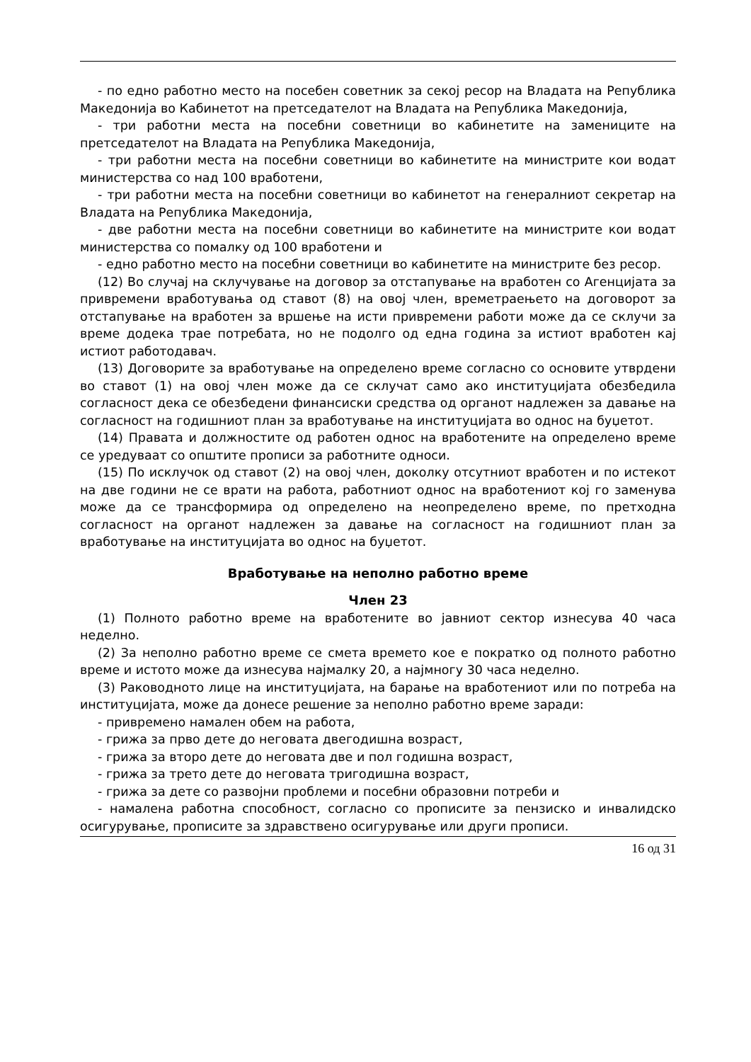- по едно работно место на посебен советник за секој ресор на Владата на Република Македонија во Кабинетот на претседателот на Владата на Република Македонија,
- три работни места на посебни советници во кабинетите на замениците на претседателот на Владата на Република Македонија,
- три работни места на посебни советници во кабинетите на министрите кои водат министерства со над 100 вработени,
- три работни места на посебни советници во кабинетот на генералниот секретар на Владата на Република Македонија,
- две работни места на посебни советници во кабинетите на министрите кои водат министерства со помалку од 100 вработени и
- едно работно место на посебни советници во кабинетите на министрите без ресор.
(12) Во случај на склучување на договор за отстапување на вработен со Агенцијата за привремени вработувања од ставот (8) на овој член, времетраењето на договорот за отстапување на вработен за вршење на исти привремени работи може да се склучи за време додека трае потребата, но не подолго од една година за истиот вработен кај истиот работодавач.
(13) Договорите за вработување на определено време согласно со основите утврдени во ставот (1) на овој член може да се склучат само ако институцијата обезбедила согласност дека се обезбедени финансиски средства од органот надлежен за давање на согласност на годишниот план за вработување на институцијата во однос на буџетот.
(14) Правата и должностите од работен однос на вработените на определено време се уредуваат со општите прописи за работните односи.
(15) По исклучок од ставот (2) на овој член, доколку отсутниот вработен и по истекот на две години не се врати на работа, работниот однос на вработениот кој го заменува може да се трансформира од определено на неопределено време, по претходна согласност на органот надлежен за давање на согласност на годишниот план за вработување на институцијата во однос на буџетот.
Вработување на неполно работно време
Член 23
(1) Полното работно време на вработените во јавниот сектор изнесува 40 часа неделно.
(2) За неполно работно време се смета времето кое е пократко од полното работно време и истото може да изнесува најмалку 20, а најмногу 30 часа неделно.
(3) Раководното лице на институцијата, на барање на вработениот или по потреба на институцијата, може да донесе решение за неполно работно време заради:
- привремено намален обем на работа,
- грижа за прво дете до неговата двегодишна возраст,
- грижа за второ дете до неговата две и пол годишна возраст,
- грижа за трето дете до неговата тригодишна возраст,
- грижа за дете со развојни проблеми и посебни образовни потреби и
- намалена работна способност, согласно со прописите за пензиско и инвалидско осигурување, прописите за здравствено осигурување или други прописи.
16 од 31